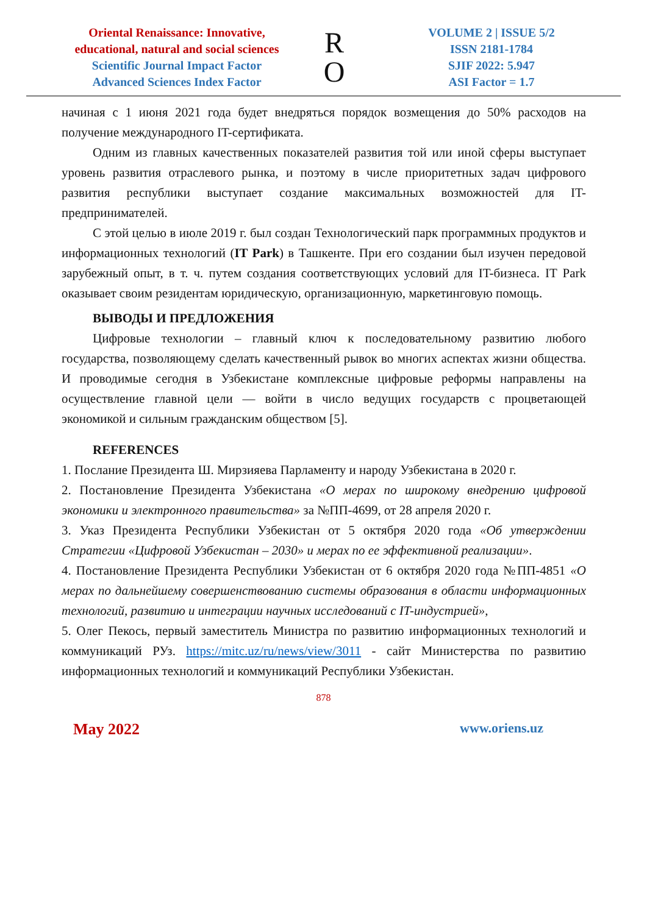Oriental Renaissance: Innovative, educational, natural and social sciences
Scientific Journal Impact Factor
Advanced Sciences Index Factor
R
O
VOLUME 2 | ISSUE 5/2
ISSN 2181-1784
SJIF 2022: 5.947
ASI Factor = 1.7
начиная с 1 июня 2021 года будет внедряться порядок возмещения до 50% расходов на получение международного IT-сертификата.
Одним из главных качественных показателей развития той или иной сферы выступает уровень развития отраслевого рынка, и поэтому в числе приоритетных задач цифрового развития республики выступает создание максимальных возможностей для IT-предпринимателей.
С этой целью в июле 2019 г. был создан Технологический парк программных продуктов и информационных технологий (IT Park) в Ташкенте. При его создании был изучен передовой зарубежный опыт, в т. ч. путем создания соответствующих условий для IT-бизнеса. IT Park оказывает своим резидентам юридическую, организационную, маркетинговую помощь.
ВЫВОДЫ И ПРЕДЛОЖЕНИЯ
Цифровые технологии – главный ключ к последовательному развитию любого государства, позволяющему сделать качественный рывок во многих аспектах жизни общества. И проводимые сегодня в Узбекистане комплексные цифровые реформы направлены на осуществление главной цели — войти в число ведущих государств с процветающей экономикой и сильным гражданским обществом [5].
REFERENCES
1. Послание Президента Ш. Мирзияева Парламенту и народу Узбекистана в 2020 г.
2. Постановление Президента Узбекистана «О мерах по широкому внедрению цифровой экономики и электронного правительства» за №ПП-4699, от 28 апреля 2020 г.
3. Указ Президента Республики Узбекистан от 5 октября 2020 года «Об утверждении Стратегии «Цифровой Узбекистан – 2030» и мерах по ее эффективной реализации».
4. Постановление Президента Республики Узбекистан от 6 октября 2020 года №ПП-4851 «О мерах по дальнейшему совершенствованию системы образования в области информационных технологий, развитию и интеграции научных исследований с IT-индустрией»,
5. Олег Пекось, первый заместитель Министра по развитию информационных технологий и коммуникаций РУз. https://mitc.uz/ru/news/view/3011 - сайт Министерства по развитию информационных технологий и коммуникаций Республики Узбекистан.
878
May 2022 www.oriens.uz